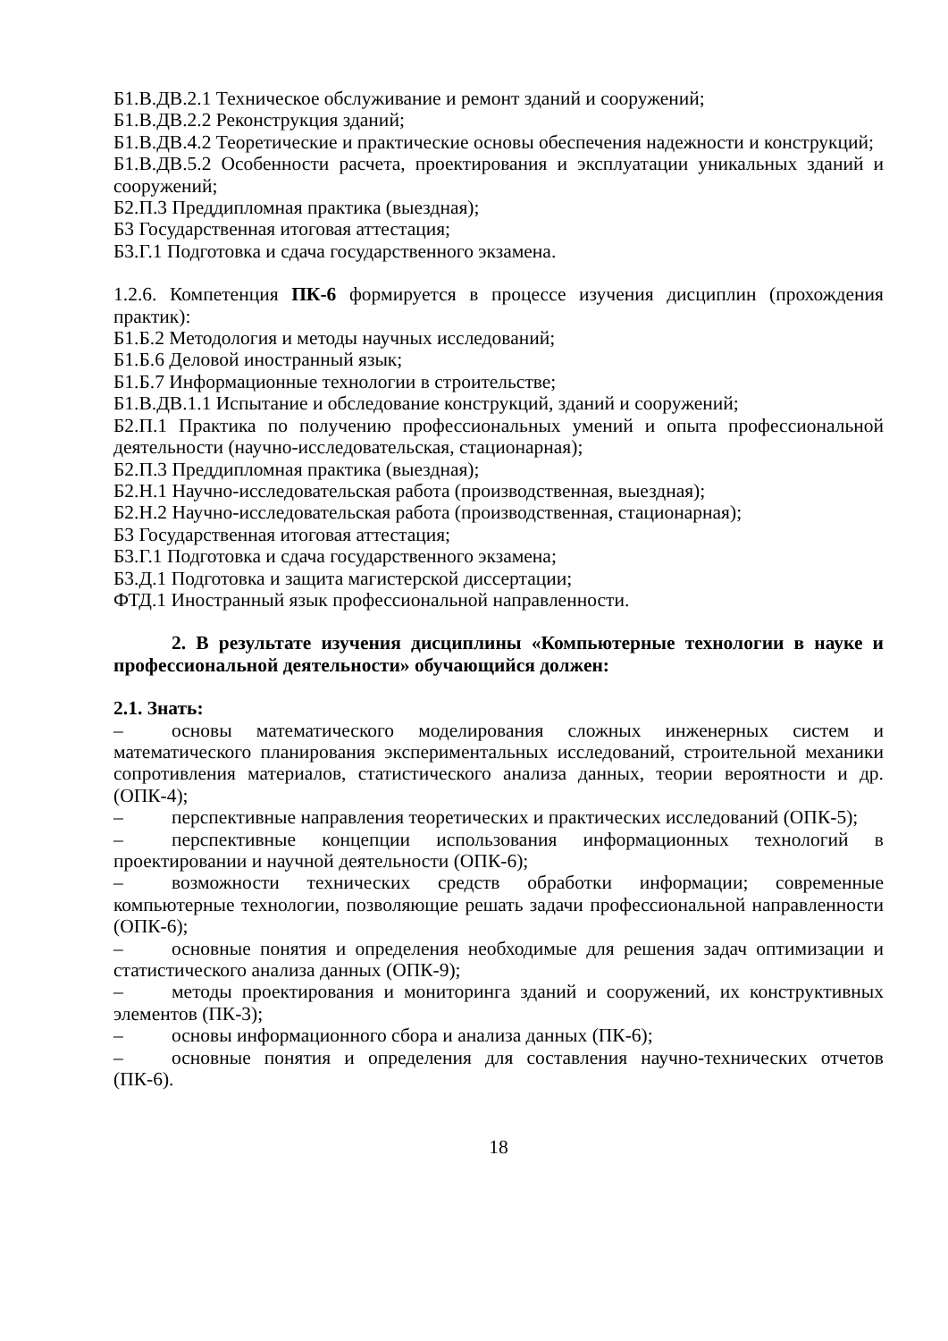Б1.В.ДВ.2.1 Техническое обслуживание и ремонт зданий и сооружений;
Б1.В.ДВ.2.2 Реконструкция зданий;
Б1.В.ДВ.4.2 Теоретические и практические основы обеспечения надежности и конструкций;
Б1.В.ДВ.5.2 Особенности расчета, проектирования и эксплуатации уникальных зданий и сооружений;
Б2.П.3 Преддипломная практика (выездная);
Б3 Государственная итоговая аттестация;
Б3.Г.1 Подготовка и сдача государственного экзамена.
1.2.6. Компетенция ПК-6 формируется в процессе изучения дисциплин (прохождения практик):
Б1.Б.2 Методология и методы научных исследований;
Б1.Б.6 Деловой иностранный язык;
Б1.Б.7 Информационные технологии в строительстве;
Б1.В.ДВ.1.1 Испытание и обследование конструкций, зданий и сооружений;
Б2.П.1 Практика по получению профессиональных умений и опыта профессиональной деятельности (научно-исследовательская, стационарная);
Б2.П.3 Преддипломная практика (выездная);
Б2.Н.1 Научно-исследовательская работа (производственная, выездная);
Б2.Н.2 Научно-исследовательская работа (производственная, стационарная);
Б3 Государственная итоговая аттестация;
Б3.Г.1 Подготовка и сдача государственного экзамена;
Б3.Д.1 Подготовка и защита магистерской диссертации;
ФТД.1 Иностранный язык профессиональной направленности.
2. В результате изучения дисциплины «Компьютерные технологии в науке и профессиональной деятельности» обучающийся должен:
2.1. Знать:
– основы математического моделирования сложных инженерных систем и математического планирования экспериментальных исследований, строительной механики сопротивления материалов, статистического анализа данных, теории вероятности и др. (ОПК-4);
– перспективные направления теоретических и практических исследований (ОПК-5);
– перспективные концепции использования информационных технологий в проектировании и научной деятельности (ОПК-6);
– возможности технических средств обработки информации; современные компьютерные технологии, позволяющие решать задачи профессиональной направленности (ОПК-6);
– основные понятия и определения необходимые для решения задач оптимизации и статистического анализа данных (ОПК-9);
– методы проектирования и мониторинга зданий и сооружений, их конструктивных элементов (ПК-3);
– основы информационного сбора и анализа данных (ПК-6);
– основные понятия и определения для составления научно-технических отчетов (ПК-6).
18